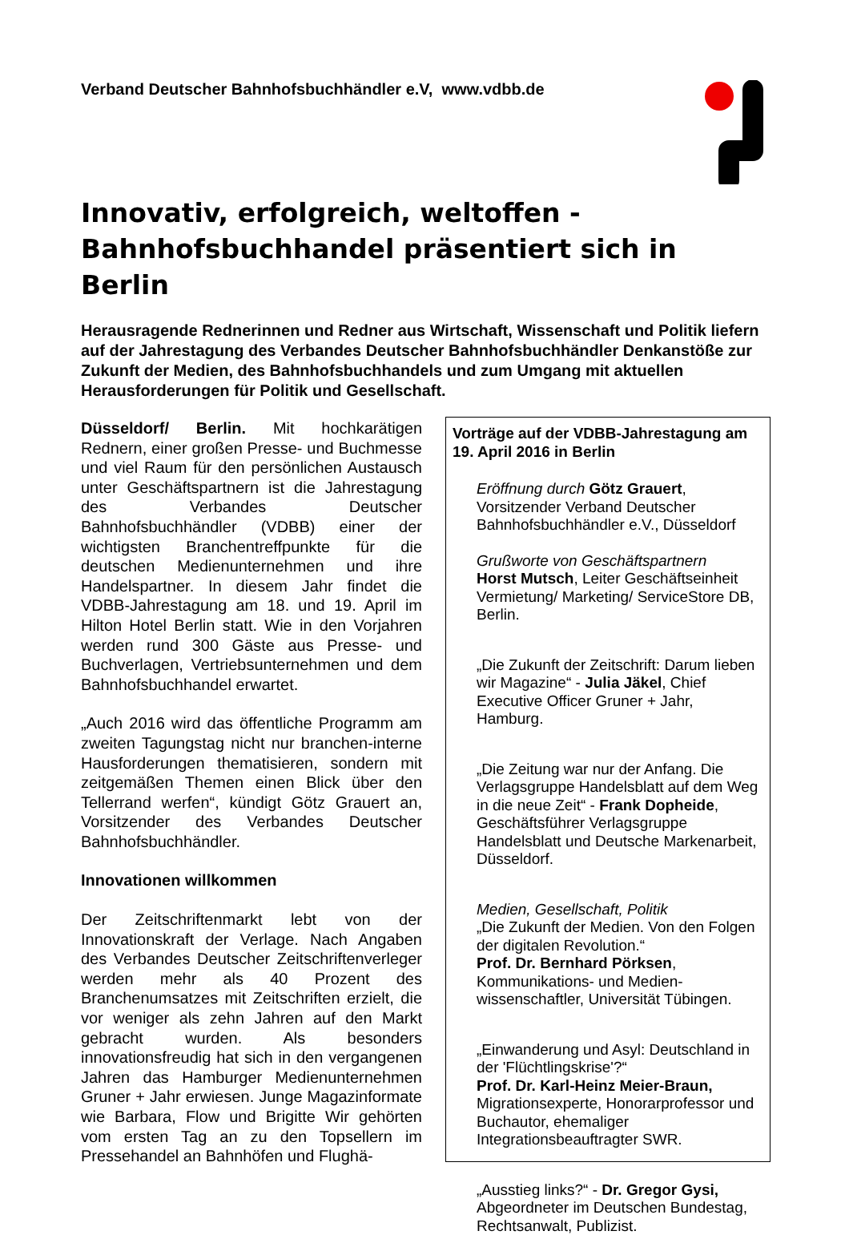Verband Deutscher Bahnhofsbuchhändler e.V, www.vdbb.de
Innovativ, erfolgreich, weltoffen -
Bahnhofsbuchhandel präsentiert sich in Berlin
Herausragende Rednerinnen und Redner aus Wirtschaft, Wissenschaft und Politik liefern auf der Jahrestagung des Verbandes Deutscher Bahnhofsbuchhändler Denkanstöße zur Zukunft der Medien, des Bahnhofsbuchhandels und zum Umgang mit aktuellen Herausforderungen für Politik und Gesellschaft.
Düsseldorf/ Berlin. Mit hochkarätigen Rednern, einer großen Presse- und Buchmesse und viel Raum für den persönlichen Austausch unter Geschäftspartnern ist die Jahrestagung des Verbandes Deutscher Bahnhofsbuchhändler (VDBB) einer der wichtigsten Branchentreffpunkte für die deutschen Medienunternehmen und ihre Handelspartner. In diesem Jahr findet die VDBB-Jahrestagung am 18. und 19. April im Hilton Hotel Berlin statt. Wie in den Vorjahren werden rund 300 Gäste aus Presse- und Buchverlagen, Vertriebsunternehmen und dem Bahnhofsbuchhandel erwartet.
„Auch 2016 wird das öffentliche Programm am zweiten Tagungstag nicht nur branchen-interne Hausforderungen thematisieren, sondern mit zeitgemäßen Themen einen Blick über den Tellerrand werfen“, kündigt Götz Grauert an, Vorsitzender des Verbandes Deutscher Bahnhofsbuchhändler.
Innovationen willkommen
Der Zeitschriftenmarkt lebt von der Innovationskraft der Verlage. Nach Angaben des Verbandes Deutscher Zeitschriftenverleger werden mehr als 40 Prozent des Branchenumsatzes mit Zeitschriften erzielt, die vor weniger als zehn Jahren auf den Markt gebracht wurden. Als besonders innovationsfreudig hat sich in den vergangenen Jahren das Hamburger Medienunternehmen Gruner + Jahr erwiesen. Junge Magazinformate wie Barbara, Flow und Brigitte Wir gehörten vom ersten Tag an zu den Topsellern im Pressehandel an Bahnhöfen und Flughä-
Vorträge auf der VDBB-Jahrestagung am 19. April 2016 in Berlin
Eröffnung durch Götz Grauert, Vorsitzender Verband Deutscher Bahnhofsbuchhändler e.V., Düsseldorf
Grußworte von Geschäftspartnern
Horst Mutsch, Leiter Geschäftseinheit Vermietung/ Marketing/ ServiceStore DB, Berlin.
„Die Zukunft der Zeitschrift: Darum lieben wir Magazine“ - Julia Jäkel, Chief Executive Officer Gruner + Jahr, Hamburg.
„Die Zeitung war nur der Anfang. Die Verlagsgruppe Handelsblatt auf dem Weg in die neue Zeit“ - Frank Dopheide, Geschäftsführer Verlagsgruppe Handelsblatt und Deutsche Markenarbeit, Düsseldorf.
Medien, Gesellschaft, Politik
„Die Zukunft der Medien. Von den Folgen der digitalen Revolution.“
Prof. Dr. Bernhard Pörksen, Kommunikations- und Medien-wissenschaftler, Universität Tübingen.
„Einwanderung und Asyl: Deutschland in der 'Flüchtlingskrise'?“
Prof. Dr. Karl-Heinz Meier-Braun, Migrationsexperte, Honorarprofessor und Buchautor, ehemaliger Integrationsbeauftragter SWR.
„Ausstieg links?“ - Dr. Gregor Gysi, Abgeordneter im Deutschen Bundestag, Rechtsanwalt, Publizist.